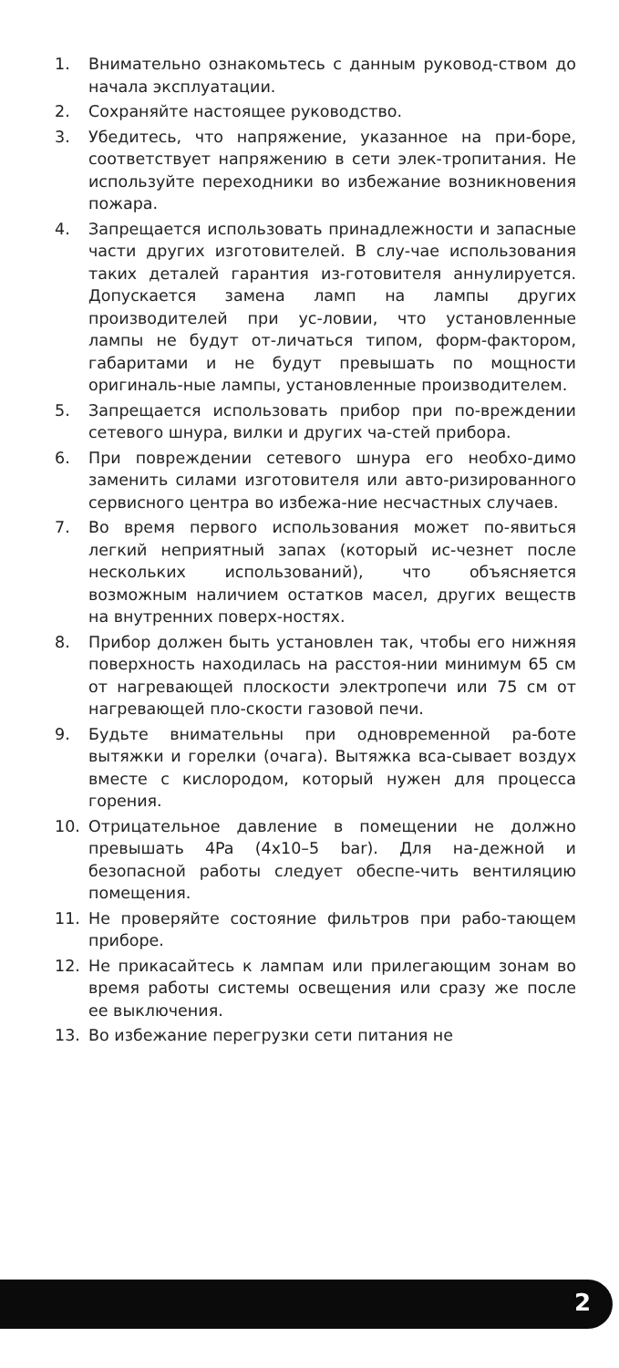1. Внимательно ознакомьтесь с данным руковод-ством до начала эксплуатации.
2. Сохраняйте настоящее руководство.
3. Убедитесь, что напряжение, указанное на при-боре, соответствует напряжению в сети элек-тропитания. Не используйте переходники во избежание возникновения пожара.
4. Запрещается использовать принадлежности и запасные части других изготовителей. В слу-чае использования таких деталей гарантия из-готовителя аннулируется. Допускается замена ламп на лампы других производителей при ус-ловии, что установленные лампы не будут от-личаться типом, форм-фактором, габаритами и не будут превышать по мощности оригиналь-ные лампы, установленные производителем.
5. Запрещается использовать прибор при по-вреждении сетевого шнура, вилки и других ча-стей прибора.
6. При повреждении сетевого шнура его необхо-димо заменить силами изготовителя или авто-ризированного сервисного центра во избежа-ние несчастных случаев.
7. Во время первого использования может по-явиться легкий неприятный запах (который ис-чезнет после нескольких использований), что объясняется возможным наличием остатков масел, других веществ на внутренних поверх-ностях.
8. Прибор должен быть установлен так, чтобы его нижняя поверхность находилась на расстоя-нии минимум 65 см от нагревающей плоскости электропечи или 75 см от нагревающей пло-скости газовой печи.
9. Будьте внимательны при одновременной ра-боте вытяжки и горелки (очага). Вытяжка вса-сывает воздух вместе с кислородом, который нужен для процесса горения.
10. Отрицательное давление в помещении не должно превышать 4Pa (4x10–5 bar). Для на-дежной и безопасной работы следует обеспе-чить вентиляцию помещения.
11. Не проверяйте состояние фильтров при рабо-тающем приборе.
12. Не прикасайтесь к лампам или прилегающим зонам во время работы системы освещения или сразу же после ее выключения.
13. Во избежание перегрузки сети питания не
2